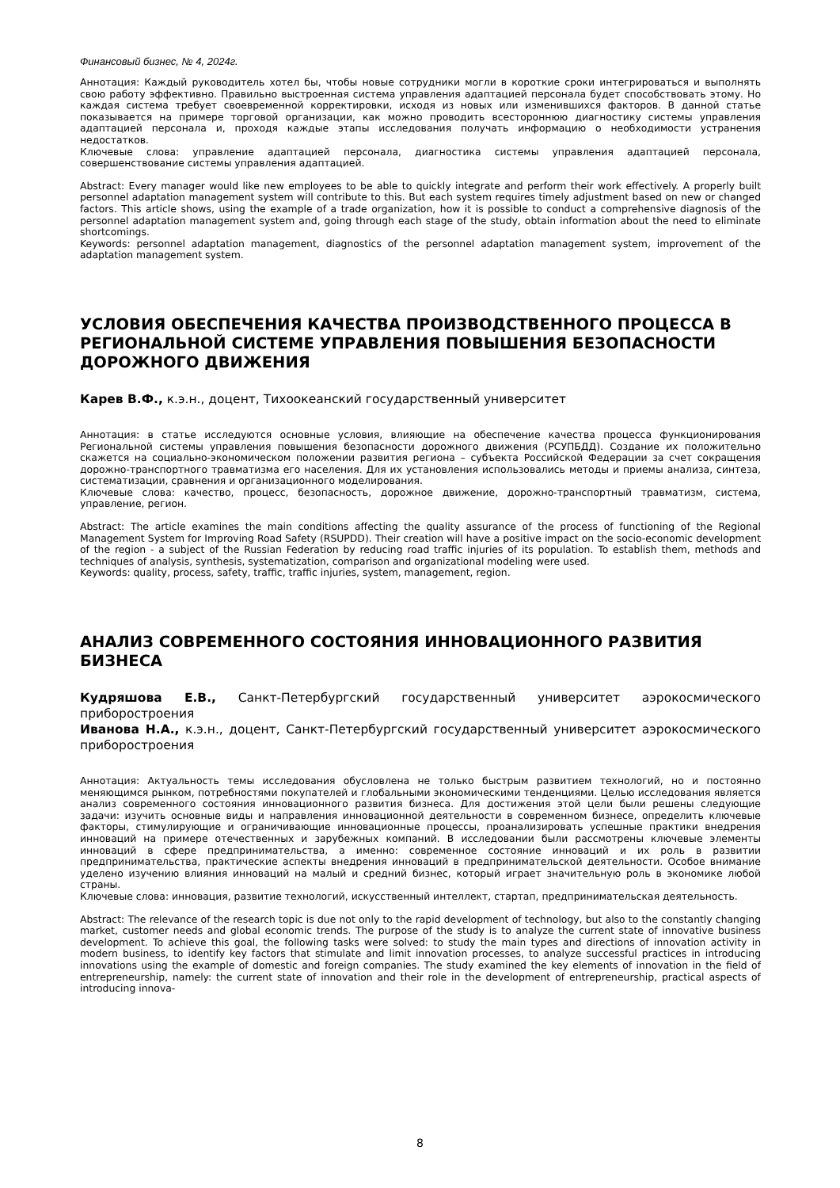Финансовый бизнес, № 4, 2024г.
Аннотация: Каждый руководитель хотел бы, чтобы новые сотрудники могли в короткие сроки интегрироваться и выполнять свою работу эффективно. Правильно выстроенная система управления адаптацией персонала будет способствовать этому. Но каждая система требует своевременной корректировки, исходя из новых или изменившихся факторов. В данной статье показывается на примере торговой организации, как можно проводить всестороннюю диагностику системы управления адаптацией персонала и, проходя каждые этапы исследования получать информацию о необходимости устранения недостатков.
Ключевые слова: управление адаптацией персонала, диагностика системы управления адаптацией персонала, совершенствование системы управления адаптацией.
Abstract: Every manager would like new employees to be able to quickly integrate and perform their work effectively. A properly built personnel adaptation management system will contribute to this. But each system requires timely adjustment based on new or changed factors. This article shows, using the example of a trade organization, how it is possible to conduct a comprehensive diagnosis of the personnel adaptation management system and, going through each stage of the study, obtain information about the need to eliminate shortcomings.
Keywords: personnel adaptation management, diagnostics of the personnel adaptation management system, improvement of the adaptation management system.
УСЛОВИЯ ОБЕСПЕЧЕНИЯ КАЧЕСТВА ПРОИЗВОДСТВЕННОГО ПРОЦЕССА В РЕГИОНАЛЬНОЙ СИСТЕМЕ УПРАВЛЕНИЯ ПОВЫШЕНИЯ БЕЗОПАСНОСТИ ДОРОЖНОГО ДВИЖЕНИЯ
Карев В.Ф., к.э.н., доцент, Тихоокеанский государственный университет
Аннотация: в статье исследуются основные условия, влияющие на обеспечение качества процесса функционирования Региональной системы управления повышения безопасности дорожного движения (РСУПБДД). Создание их положительно скажется на социально-экономическом положении развития региона – субъекта Российской Федерации за счет сокращения дорожно-транспортного травматизма его населения. Для их установления использовались методы и приемы анализа, синтеза, систематизации, сравнения и организационного моделирования.
Ключевые слова: качество, процесс, безопасность, дорожное движение, дорожно-транспортный травматизм, система, управление, регион.
Abstract: The article examines the main conditions affecting the quality assurance of the process of functioning of the Regional Management System for Improving Road Safety (RSUPDD). Their creation will have a positive impact on the socio-economic development of the region - a subject of the Russian Federation by reducing road traffic injuries of its population. To establish them, methods and techniques of analysis, synthesis, systematization, comparison and organizational modeling were used.
Keywords: quality, process, safety, traffic, traffic injuries, system, management, region.
АНАЛИЗ СОВРЕМЕННОГО СОСТОЯНИЯ ИННОВАЦИОННОГО РАЗВИТИЯ БИЗНЕСА
Кудряшова Е.В., Санкт-Петербургский государственный университет аэрокосмического приборостроения
Иванова Н.А., к.э.н., доцент, Санкт-Петербургский государственный университет аэрокосмического приборостроения
Аннотация: Актуальность темы исследования обусловлена не только быстрым развитием технологий, но и постоянно меняющимся рынком, потребностями покупателей и глобальными экономическими тенденциями. Целью исследования является анализ современного состояния инновационного развития бизнеса. Для достижения этой цели были решены следующие задачи: изучить основные виды и направления инновационной деятельности в современном бизнесе, определить ключевые факторы, стимулирующие и ограничивающие инновационные процессы, проанализировать успешные практики внедрения инноваций на примере отечественных и зарубежных компаний. В исследовании были рассмотрены ключевые элементы инноваций в сфере предпринимательства, а именно: современное состояние инноваций и их роль в развитии предпринимательства, практические аспекты внедрения инноваций в предпринимательской деятельности. Особое внимание уделено изучению влияния инноваций на малый и средний бизнес, который играет значительную роль в экономике любой страны.
Ключевые слова: инновация, развитие технологий, искусственный интеллект, стартап, предпринимательская деятельность.
Abstract: The relevance of the research topic is due not only to the rapid development of technology, but also to the constantly changing market, customer needs and global economic trends. The purpose of the study is to analyze the current state of innovative business development. To achieve this goal, the following tasks were solved: to study the main types and directions of innovation activity in modern business, to identify key factors that stimulate and limit innovation processes, to analyze successful practices in introducing innovations using the example of domestic and foreign companies. The study examined the key elements of innovation in the field of entrepreneurship, namely: the current state of innovation and their role in the development of entrepreneurship, practical aspects of introducing innova-
8